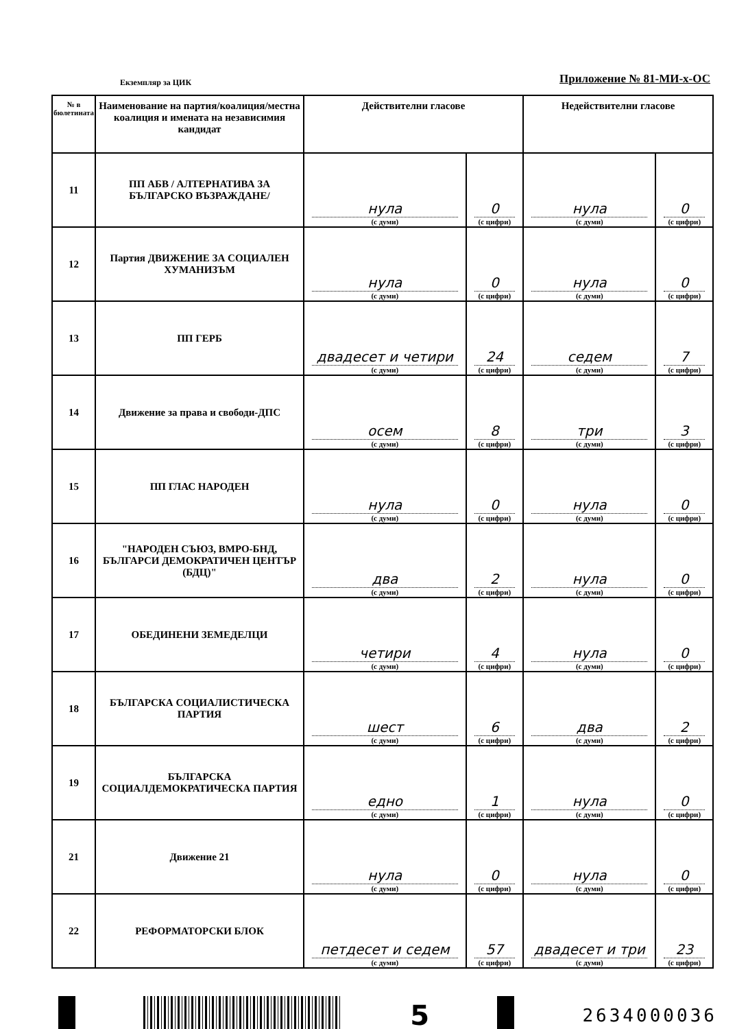Екземпляр за ЦИК
Приложение № 81-МИ-х-ОС
| № в бюлетината | Наименование на партия/коалиция/местна коалиция и имената на независимия кандидат | Действителни гласове | | Недействителни гласове | |
| --- | --- | --- | --- | --- | --- |
| 11 | ПП АБВ / АЛТЕРНАТИВА ЗА БЪЛГАРСКО ВЪЗРАЖДАНЕ/ | нула (с думи) | 0 (с цифри) | нула (с думи) | 0 (с цифри) |
| 12 | Партия ДВИЖЕНИЕ ЗА СОЦИАЛЕН ХУМАНИЗЪМ | нула (с думи) | 0 (с цифри) | нула (с думи) | 0 (с цифри) |
| 13 | ПП ГЕРБ | двадесет и четири (с думи) | 24 (с цифри) | седем (с думи) | 7 (с цифри) |
| 14 | Движение за права и свободи-ДПС | осем (с думи) | 8 (с цифри) | три (с думи) | 3 (с цифри) |
| 15 | ПП ГЛАС НАРОДЕН | нула (с думи) | 0 (с цифри) | нула (с думи) | 0 (с цифри) |
| 16 | "НАРОДЕН СЪЮЗ, ВМРО-БНД, БЪЛГАРСИ ДЕМОКРАТИЧЕН ЦЕНТЪР (БДЦ)" | два (с думи) | 2 (с цифри) | нула (с думи) | 0 (с цифри) |
| 17 | ОБЕДИНЕНИ ЗЕМЕДЕЛЦИ | четири (с думи) | 4 (с цифри) | нула (с думи) | 0 (с цифри) |
| 18 | БЪЛГАРСКА СОЦИАЛИСТИЧЕСКА ПАРТИЯ | шест (с думи) | 6 (с цифри) | два (с думи) | 2 (с цифри) |
| 19 | БЪЛГАРСКА СОЦИАЛДЕМОКРАТИЧЕСКА ПАРТИЯ | едно (с думи) | 1 (с цифри) | нула (с думи) | 0 (с цифри) |
| 21 | Движение 21 | нула (с думи) | 0 (с цифри) | нула (с думи) | 0 (с цифри) |
| 22 | РЕФОРМАТОРСКИ БЛОК | петдесет и седем (с думи) | 57 (с цифри) | двадесет и три (с думи) | 23 (с цифри) |
5
2634000036